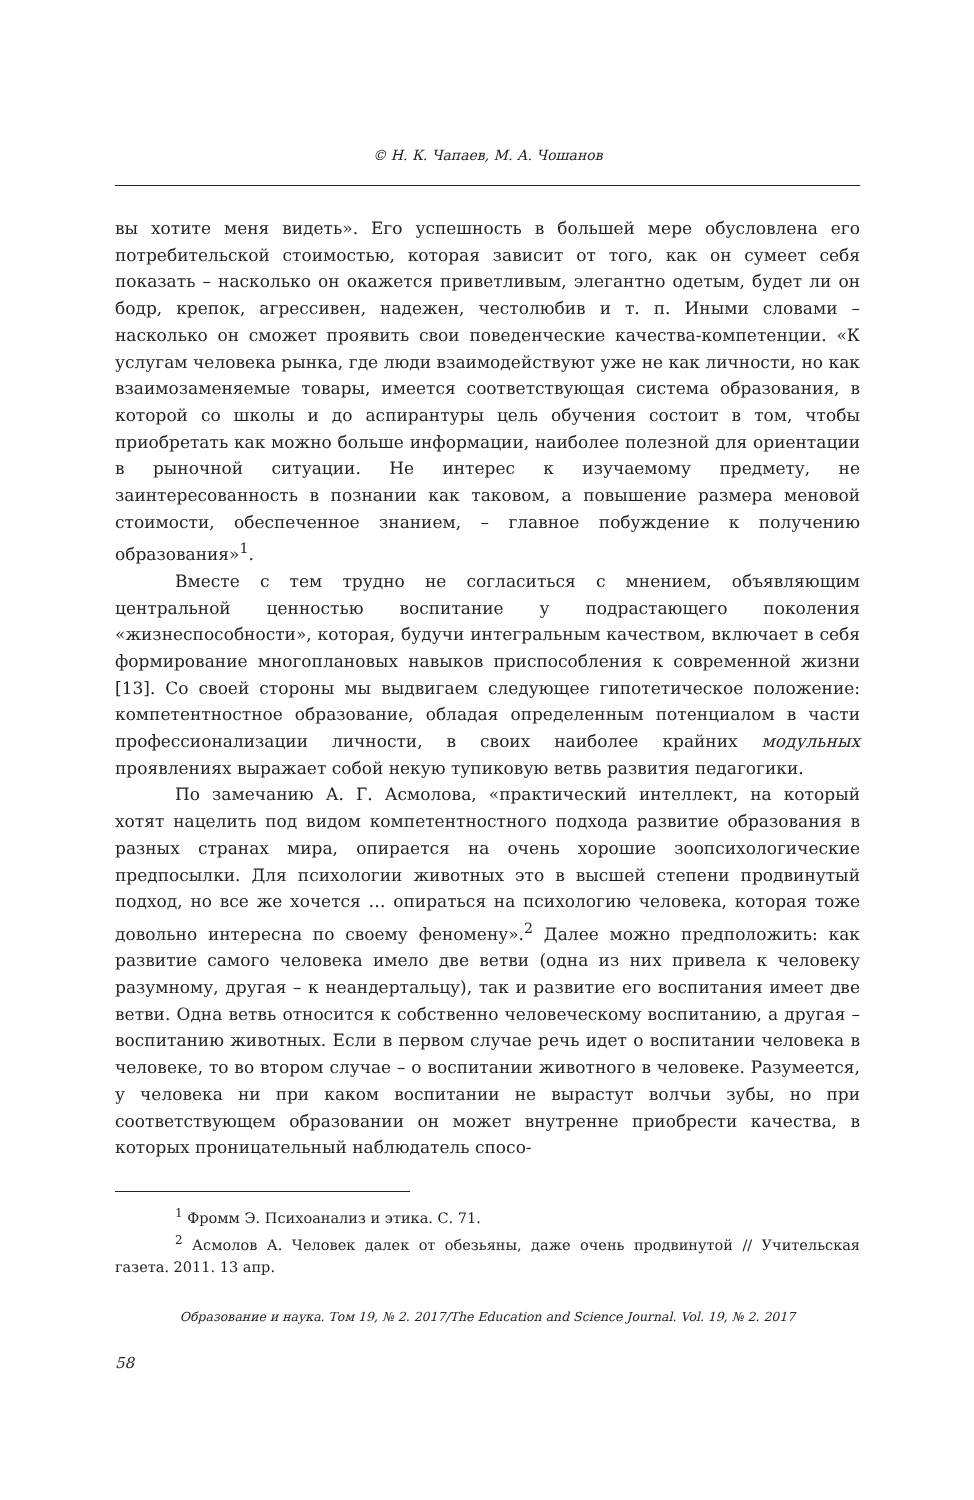© Н. К. Чапаев, М. А. Чошанов
вы хотите меня видеть». Его успешность в большей мере обусловлена его потребительской стоимостью, которая зависит от того, как он сумеет себя показать – насколько он окажется приветливым, элегантно одетым, будет ли он бодр, крепок, агрессивен, надежен, честолюбив и т. п. Иными словами – насколько он сможет проявить свои поведенческие качества-компетенции. «К услугам человека рынка, где люди взаимодействуют уже не как личности, но как взаимозаменяемые товары, имеется соответствующая система образования, в которой со школы и до аспирантуры цель обучения состоит в том, чтобы приобретать как можно больше информации, наиболее полезной для ориентации в рыночной ситуации. Не интерес к изучаемому предмету, не заинтересованность в познании как таковом, а повышение размера меновой стоимости, обеспеченное знанием, – главное побуждение к получению образования»<sup>1</sup>.
Вместе с тем трудно не согласиться с мнением, объявляющим центральной ценностью воспитание у подрастающего поколения «жизнеспособности», которая, будучи интегральным качеством, включает в себя формирование многоплановых навыков приспособления к современной жизни [13]. Со своей стороны мы выдвигаем следующее гипотетическое положение: компетентностное образование, обладая определенным потенциалом в части профессионализации личности, в своих наиболее крайних модульных проявлениях выражает собой некую тупиковую ветвь развития педагогики.
По замечанию А. Г. Асмолова, «практический интеллект, на который хотят нацелить под видом компетентностного подхода развитие образования в разных странах мира, опирается на очень хорошие зоопсихологические предпосылки. Для психологии животных это в высшей степени продвинутый подход, но все же хочется … опираться на психологию человека, которая тоже довольно интересна по своему феномену».<sup>2</sup> Далее можно предположить: как развитие самого человека имело две ветви (одна из них привела к человеку разумному, другая – к неандертальцу), так и развитие его воспитания имеет две ветви. Одна ветвь относится к собственно человеческому воспитанию, а другая – воспитанию животных. Если в первом случае речь идет о воспитании человека в человеке, то во втором случае – о воспитании животного в человеке. Разумеется, у человека ни при каком воспитании не вырастут волчьи зубы, но при соответствующем образовании он может внутренне приобрести качества, в которых проницательный наблюдатель спосо-
<sup>1</sup> Фромм Э. Психоанализ и этика. С. 71.
<sup>2</sup> Асмолов А. Человек далек от обезьяны, даже очень продвинутой // Учительская газета. 2011. 13 апр.
Образование и наука. Том 19, № 2. 2017/The Education and Science Journal. Vol. 19, № 2. 2017
58